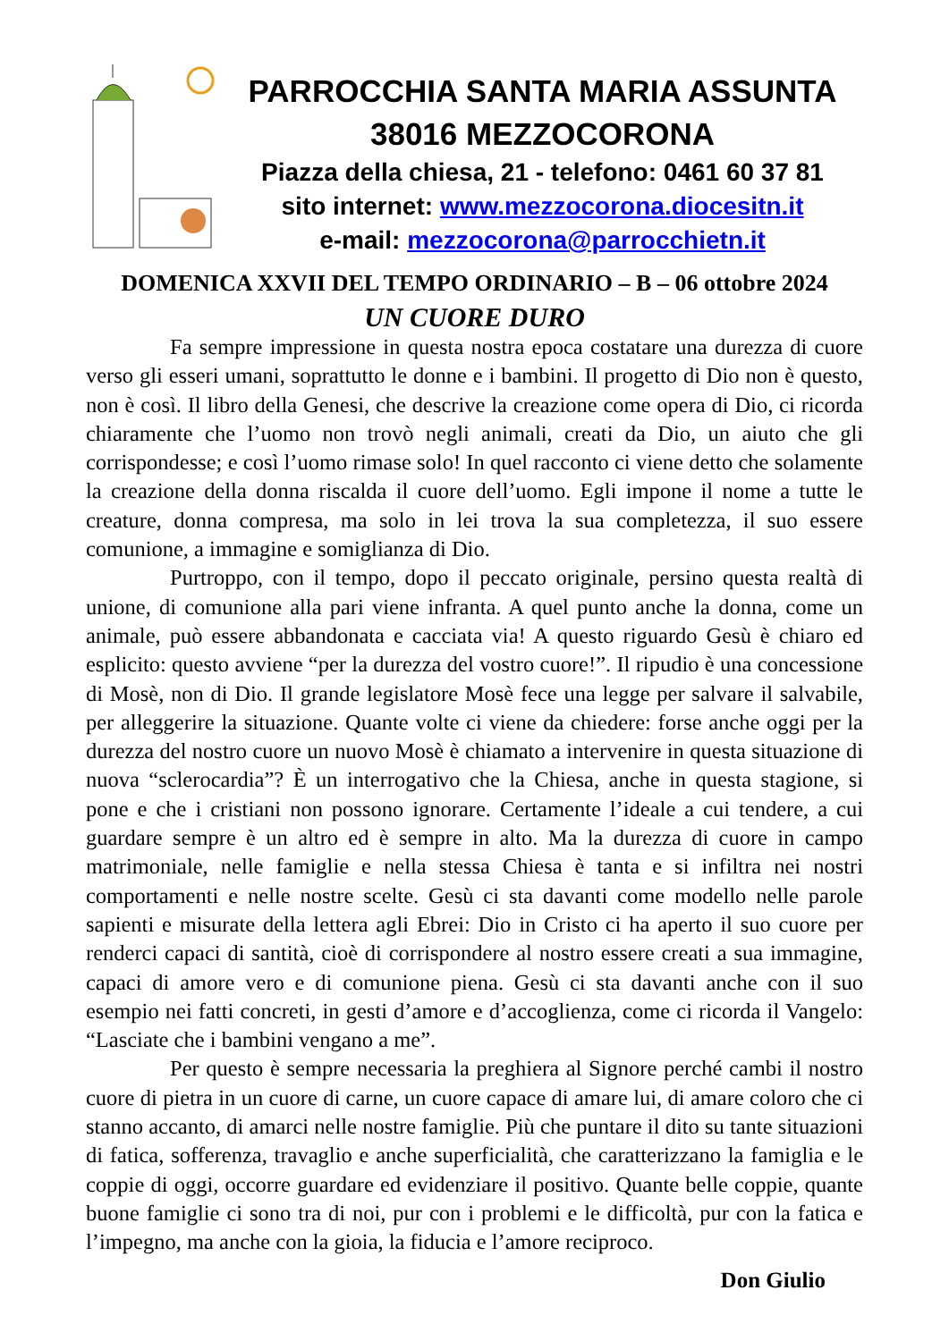PARROCCHIA SANTA MARIA ASSUNTA
38016 MEZZOCORONA
Piazza della chiesa, 21 - telefono: 0461 60 37 81
sito internet: www.mezzocorona.diocesitn.it
e-mail: mezzocorona@parrocchietn.it
DOMENICA XXVII DEL TEMPO ORDINARIO – B – 06 ottobre 2024
UN CUORE DURO
Fa sempre impressione in questa nostra epoca costatare una durezza di cuore verso gli esseri umani, soprattutto le donne e i bambini. Il progetto di Dio non è questo, non è così. Il libro della Genesi, che descrive la creazione come opera di Dio, ci ricorda chiaramente che l’uomo non trovò negli animali, creati da Dio, un aiuto che gli corrispondesse; e così l’uomo rimase solo! In quel racconto ci viene detto che solamente la creazione della donna riscalda il cuore dell’uomo. Egli impone il nome a tutte le creature, donna compresa, ma solo in lei trova la sua completezza, il suo essere comunione, a immagine e somiglianza di Dio.
Purtroppo, con il tempo, dopo il peccato originale, persino questa realtà di unione, di comunione alla pari viene infranta. A quel punto anche la donna, come un animale, può essere abbandonata e cacciata via! A questo riguardo Gesù è chiaro ed esplicito: questo avviene “per la durezza del vostro cuore!”. Il ripudio è una concessione di Mosè, non di Dio. Il grande legislatore Mosè fece una legge per salvare il salvabile, per alleggerire la situazione. Quante volte ci viene da chiedere: forse anche oggi per la durezza del nostro cuore un nuovo Mosè è chiamato a intervenire in questa situazione di nuova “sclerocardia”? È un interrogativo che la Chiesa, anche in questa stagione, si pone e che i cristiani non possono ignorare. Certamente l’ideale a cui tendere, a cui guardare sempre è un altro ed è sempre in alto. Ma la durezza di cuore in campo matrimoniale, nelle famiglie e nella stessa Chiesa è tanta e si infiltra nei nostri comportamenti e nelle nostre scelte. Gesù ci sta davanti come modello nelle parole sapienti e misurate della lettera agli Ebrei: Dio in Cristo ci ha aperto il suo cuore per renderci capaci di santità, cioè di corrispondere al nostro essere creati a sua immagine, capaci di amore vero e di comunione piena. Gesù ci sta davanti anche con il suo esempio nei fatti concreti, in gesti d’amore e d’accoglienza, come ci ricorda il Vangelo: “Lasciate che i bambini vengano a me”.
Per questo è sempre necessaria la preghiera al Signore perché cambi il nostro cuore di pietra in un cuore di carne, un cuore capace di amare lui, di amare coloro che ci stanno accanto, di amarci nelle nostre famiglie. Più che puntare il dito su tante situazioni di fatica, sofferenza, travaglio e anche superficialità, che caratterizzano la famiglia e le coppie di oggi, occorre guardare ed evidenziare il positivo. Quante belle coppie, quante buone famiglie ci sono tra di noi, pur con i problemi e le difficoltà, pur con la fatica e l’impegno, ma anche con la gioia, la fiducia e l’amore reciproco.
Don Giulio